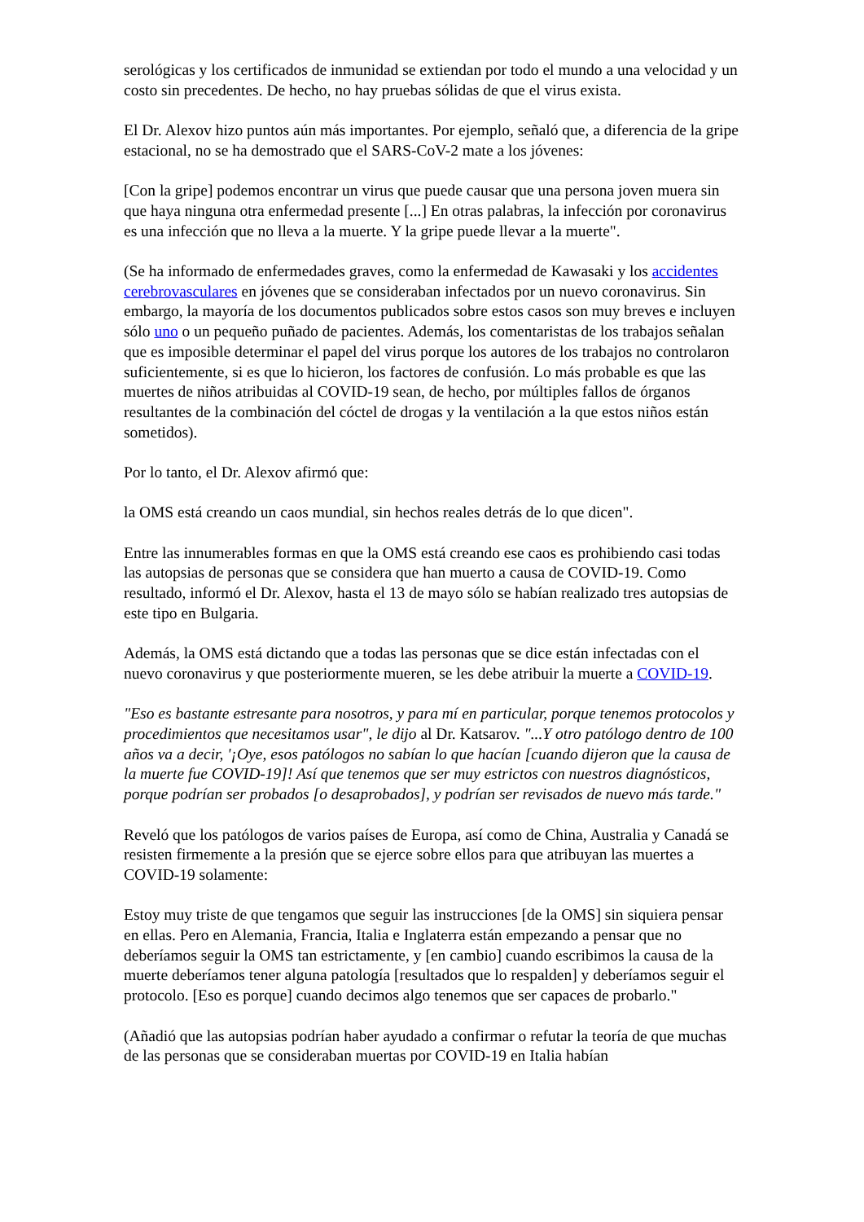serológicas y los certificados de inmunidad se extiendan por todo el mundo a una velocidad y un costo sin precedentes. De hecho, no hay pruebas sólidas de que el virus exista.
El Dr. Alexov hizo puntos aún más importantes. Por ejemplo, señaló que, a diferencia de la gripe estacional, no se ha demostrado que el SARS-CoV-2 mate a los jóvenes:
[Con la gripe] podemos encontrar un virus que puede causar que una persona joven muera sin que haya ninguna otra enfermedad presente [...] En otras palabras, la infección por coronavirus es una infección que no lleva a la muerte. Y la gripe puede llevar a la muerte".
(Se ha informado de enfermedades graves, como la enfermedad de Kawasaki y los accidentes cerebrovasculares en jóvenes que se consideraban infectados por un nuevo coronavirus. Sin embargo, la mayoría de los documentos publicados sobre estos casos son muy breves e incluyen sólo uno o un pequeño puñado de pacientes. Además, los comentaristas de los trabajos señalan que es imposible determinar el papel del virus porque los autores de los trabajos no controlaron suficientemente, si es que lo hicieron, los factores de confusión. Lo más probable es que las muertes de niños atribuidas al COVID-19 sean, de hecho, por múltiples fallos de órganos resultantes de la combinación del cóctel de drogas y la ventilación a la que estos niños están sometidos).
Por lo tanto, el Dr. Alexov afirmó que:
la OMS está creando un caos mundial, sin hechos reales detrás de lo que dicen".
Entre las innumerables formas en que la OMS está creando ese caos es prohibiendo casi todas las autopsias de personas que se considera que han muerto a causa de COVID-19. Como resultado, informó el Dr. Alexov, hasta el 13 de mayo sólo se habían realizado tres autopsias de este tipo en Bulgaria.
Además, la OMS está dictando que a todas las personas que se dice están infectadas con el nuevo coronavirus y que posteriormente mueren, se les debe atribuir la muerte a COVID-19.
"Eso es bastante estresante para nosotros, y para mí en particular, porque tenemos protocolos y procedimientos que necesitamos usar", le dijo al Dr. Katsarov. "...Y otro patólogo dentro de 100 años va a decir, '¡Oye, esos patólogos no sabían lo que hacían [cuando dijeron que la causa de la muerte fue COVID-19]! Así que tenemos que ser muy estrictos con nuestros diagnósticos, porque podrían ser probados [o desaprobados], y podrían ser revisados de nuevo más tarde."
Reveló que los patólogos de varios países de Europa, así como de China, Australia y Canadá se resisten firmemente a la presión que se ejerce sobre ellos para que atribuyan las muertes a COVID-19 solamente:
Estoy muy triste de que tengamos que seguir las instrucciones [de la OMS] sin siquiera pensar en ellas. Pero en Alemania, Francia, Italia e Inglaterra están empezando a pensar que no deberíamos seguir la OMS tan estrictamente, y [en cambio] cuando escribimos la causa de la muerte deberíamos tener alguna patología [resultados que lo respalden] y deberíamos seguir el protocolo. [Eso es porque] cuando decimos algo tenemos que ser capaces de probarlo."
(Añadió que las autopsias podrían haber ayudado a confirmar o refutar la teoría de que muchas de las personas que se consideraban muertas por COVID-19 en Italia habían